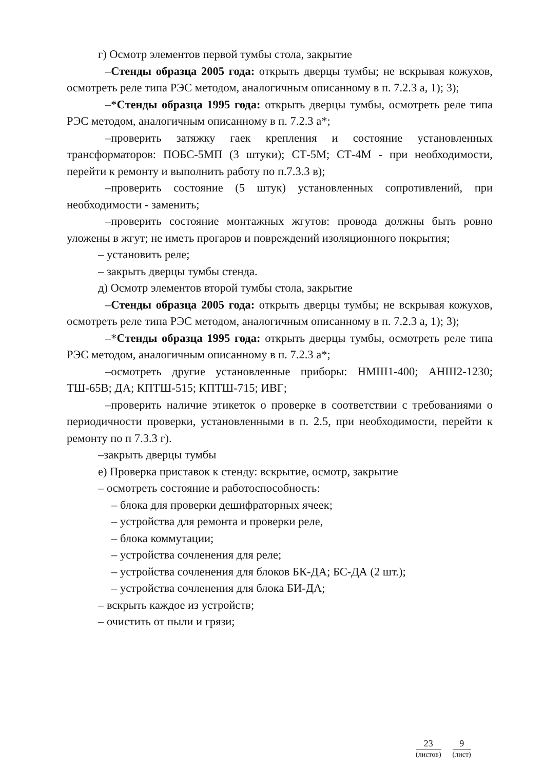г) Осмотр элементов первой тумбы стола, закрытие
–Стенды образца 2005 года: открыть дверцы тумбы; не вскрывая кожухов, осмотреть реле типа РЭС методом, аналогичным описанному в п. 7.2.3 а, 1); 3);
–*Стенды образца 1995 года: открыть дверцы тумбы, осмотреть реле типа РЭС методом, аналогичным описанному в п. 7.2.3 а*;
–проверить затяжку гаек крепления и состояние установленных трансформаторов: ПОБС-5МП (3 штуки); СТ-5М; СТ-4М - при необходимости, перейти к ремонту и выполнить работу по п.7.3.3 в);
–проверить состояние (5 штук) установленных сопротивлений, при необходимости - заменить;
–проверить состояние монтажных жгутов: провода должны быть ровно уложены в жгут; не иметь прогаров и повреждений изоляционного покрытия;
– установить реле;
– закрыть дверцы тумбы стенда.
д) Осмотр элементов второй тумбы стола, закрытие
–Стенды образца 2005 года: открыть дверцы тумбы; не вскрывая кожухов, осмотреть реле типа РЭС методом, аналогичным описанному в п. 7.2.3 а, 1); 3);
–*Стенды образца 1995 года: открыть дверцы тумбы, осмотреть реле типа РЭС методом, аналогичным описанному в п. 7.2.3 а*;
–осмотреть другие установленные приборы: НМШ1-400; АНШ2-1230; ТШ-65В; ДА; КПТШ-515; КПТШ-715; ИВГ;
–проверить наличие этикеток о проверке в соответствии с требованиями о периодичности проверки, установленными в п. 2.5, при необходимости, перейти к ремонту по п 7.3.3 г).
–закрыть дверцы тумбы
е) Проверка приставок к стенду: вскрытие, осмотр, закрытие
– осмотреть состояние и работоспособность:
– блока для проверки дешифраторных ячеек;
– устройства для ремонта и проверки реле,
– блока коммутации;
– устройства сочленения для реле;
– устройства сочленения для блоков БК-ДА; БС-ДА (2 шт.);
– устройства сочленения для блока БИ-ДА;
– вскрыть каждое из устройств;
– очистить от пыли и грязи;
23
(листов)
9
(лист)